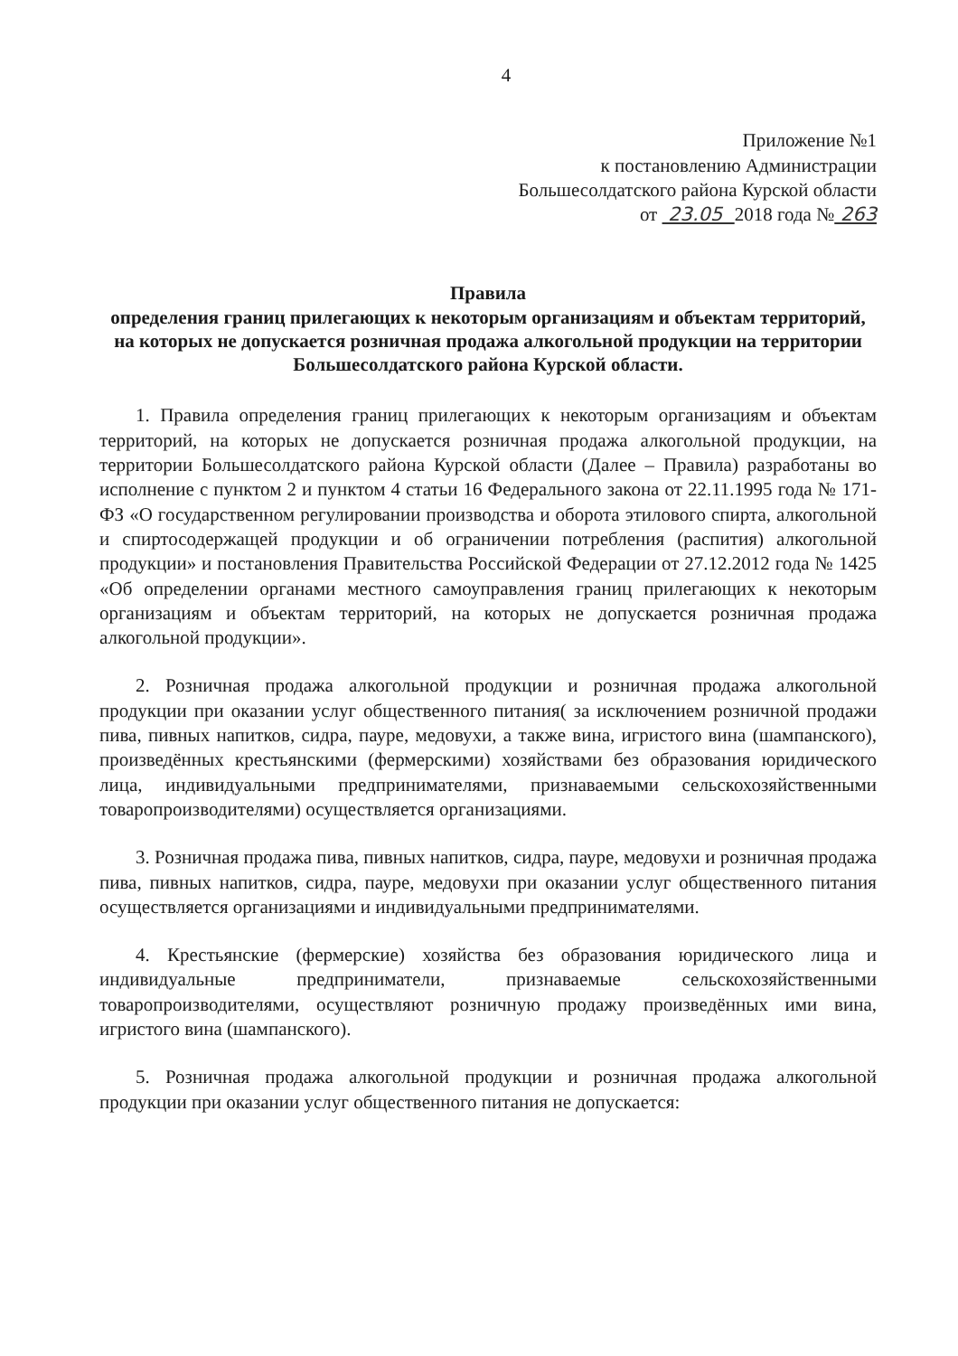4
Приложение №1
к постановлению Администрации
Большесолдатского района Курской области
от 23.05 2018 года № 263
Правила
определения границ прилегающих к некоторым организациям и объектам территорий, на которых не допускается розничная продажа алкогольной продукции на территории Большесолдатского района Курской области.
1. Правила определения границ прилегающих к некоторым организациям и объектам территорий, на которых не допускается розничная продажа алкогольной продукции, на территории Большесолдатского района Курской области (Далее – Правила) разработаны во исполнение с пунктом 2 и пунктом 4 статьи 16 Федерального закона от 22.11.1995 года № 171-ФЗ «О государственном регулировании производства и оборота этилового спирта, алкогольной и спиртосодержащей продукции и об ограничении потребления (распития) алкогольной продукции» и постановления Правительства Российской Федерации от 27.12.2012 года № 1425 «Об определении органами местного самоуправления границ прилегающих к некоторым организациям и объектам территорий, на которых не допускается розничная продажа алкогольной продукции».
2. Розничная продажа алкогольной продукции и розничная продажа алкогольной продукции при оказании услуг общественного питания( за исключением розничной продажи пива, пивных напитков, сидра, пауре, медовухи, а также вина, игристого вина (шампанского), произведённых крестьянскими (фермерскими) хозяйствами без образования юридического лица, индивидуальными предпринимателями, признаваемыми сельскохозяйственными товаропроизводителями) осуществляется организациями.
3. Розничная продажа пива, пивных напитков, сидра, пауре, медовухи и розничная продажа пива, пивных напитков, сидра, пауре, медовухи при оказании услуг общественного питания осуществляется организациями и индивидуальными предпринимателями.
4. Крестьянские (фермерские) хозяйства без образования юридического лица и индивидуальные предприниматели, признаваемые сельскохозяйственными товаропроизводителями, осуществляют розничную продажу произведённых ими вина, игристого вина (шампанского).
5. Розничная продажа алкогольной продукции и розничная продажа алкогольной продукции при оказании услуг общественного питания не допускается: